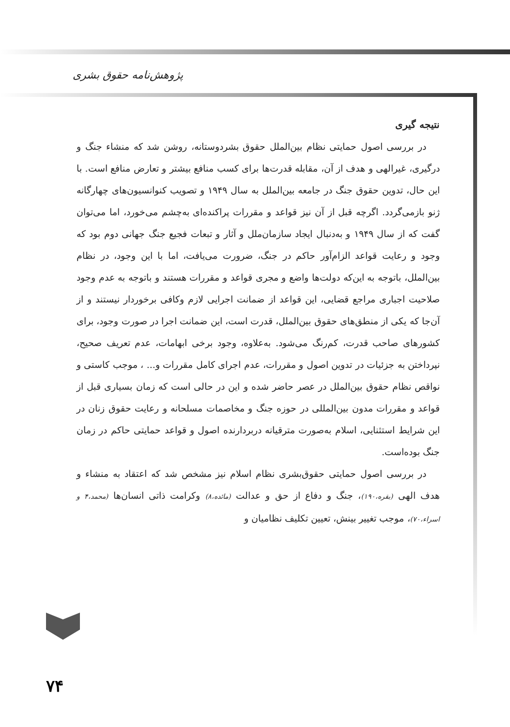پژوهش‌نامه حقوق بشری
نتیجه گیری
در بررسی اصول حمایتی نظام بین‌الملل حقوق بشردوستانه، روشن شد که منشاء جنگ و درگیری، غیرالهی و هدف از آن، مقابله قدرت‌ها برای کسب منافع بیشتر و تعارض منافع است. با این حال، تدوین حقوق جنگ در جامعه بین‌الملل به سال ۱۹۴۹ و تصویب کنوانسیون‌های چهارگانه ژنو بازمی‌گردد. اگرچه قبل از آن نیز قواعد و مقررات پراکنده‌ای به‌چشم می‌خورد، اما می‌توان گفت که از سال ۱۹۴۹ و به‌دنبال ایجاد سازمان‌ملل و آثار و تبعات فجیع جنگ جهانی دوم بود که وجود و رعایت قواعد الزام‌آور حاکم در جنگ، ضرورت می‌یافت، اما با این وجود، در نظام بین‌الملل، باتوجه به این‌که دولت‌ها واضع و مجری قواعد و مقررات هستند و باتوجه به عدم وجود صلاحیت اجباری مراجع قضایی، این قواعد از ضمانت اجرایی لازم وکافی برخوردار نیستند و از آن‌جا که یکی از منطق‌های حقوق بین‌الملل، قدرت است، این ضمانت اجرا در صورت وجود، برای کشورهای صاحب قدرت، کم‌رنگ می‌شود. به‌علاوه، وجود برخی ابهامات، عدم تعریف صحیح، نپرداختن به جزئیات در تدوین اصول و مقررات، عدم اجرای کامل مقررات و... ، موجب کاستی و نواقص نظام حقوق بین‌الملل در عصر حاضر شده و این در حالی است که زمان بسیاری قبل از قواعد و مقررات مدون بین‌المللی در حوزه جنگ و مخاصمات مسلحانه و رعایت حقوق زنان در این شرایط استثنایی، اسلام به‌صورت مترقیانه دربردارنده اصول و قواعد حمایتی حاکم در زمان جنگ بوده‌است.
در بررسی اصول حمایتی حقوق‌بشری نظام اسلام نیز مشخص شد که اعتقاد به منشاء و هدف الهی (بقره،۱۹۰)، جنگ و دفاع از حق و عدالت (مائده،۸) وکرامت ذاتی انسان‌ها (محمد،۴ و اسراء،۷۰)، موجب تغییر بینش، تعیین تکلیف نظامیان و
۷۴